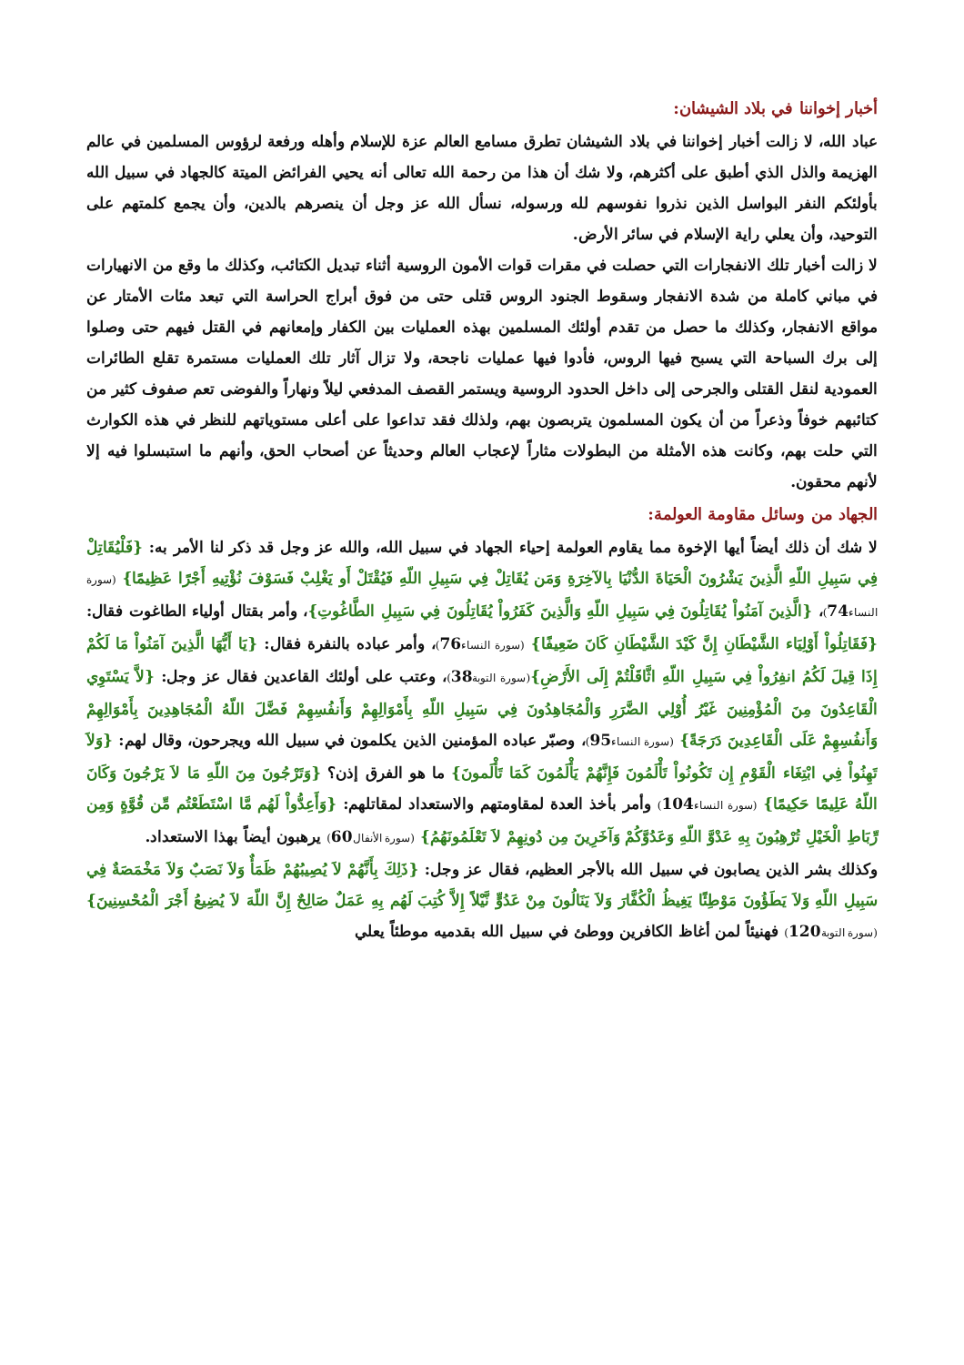أخبار إخواننا في بلاد الشيشان:
عباد الله، لا زالت أخبار إخواننا في بلاد الشيشان تطرق مسامع العالم عزة للإسلام وأهله ورفعة لرؤوس المسلمين في عالم الهزيمة والذل الذي أطبق على أكثرهم، ولا شك أن هذا من رحمة الله تعالى أنه يحيي الفرائض الميتة كالجهاد في سبيل الله بأولئكم النفر البواسل الذين نذروا نفوسهم لله ورسوله، نسأل الله عز وجل أن ينصرهم بالدين، وأن يجمع كلمتهم على التوحيد، وأن يعلي راية الإسلام في سائر الأرض.
لا زالت أخبار تلك الانفجارات التي حصلت في مقرات قوات الأمون الروسية أثناء تبديل الكتائب، وكذلك ما وقع من الانهيارات في مباني كاملة من شدة الانفجار وسقوط الجنود الروس قتلى حتى من فوق أبراج الحراسة التي تبعد مئات الأمتار عن مواقع الانفجار، وكذلك ما حصل من تقدم أولئك المسلمين بهذه العمليات بين الكفار وإمعانهم في القتل فيهم حتى وصلوا إلى برك السباحة التي يسبح فيها الروس، فأدوا فيها عمليات ناجحة، ولا تزال آثار تلك العمليات مستمرة تقلع الطائرات العمودية لنقل القتلى والجرحى إلى داخل الحدود الروسية ويستمر القصف المدفعي ليلاً ونهاراً والفوضى تعم صفوف كثير من كتائبهم خوفاً وذعراً من أن يكون المسلمون يتربصون بهم، ولذلك فقد تداعوا على أعلى مستوياتهم للنظر في هذه الكوارث التي حلت بهم، وكانت هذه الأمثلة من البطولات مثاراً لإعجاب العالم وحديثاً عن أصحاب الحق، وأنهم ما استبسلوا فيه إلا لأنهم محقون.
الجهاد من وسائل مقاومة العولمة:
لا شك أن ذلك أيضاً أيها الإخوة مما يقاوم العولمة إحياء الجهاد في سبيل الله، والله عز وجل قد ذكر لنا الأمر به: {فَلْيُقَاتِلْ فِي سَبِيلِ اللّهِ الَّذِينَ يَشْرُونَ الْحَيَاةَ الدُّنْيَا بِالآخِرَةِ وَمَن يُقَاتِلْ فِي سَبِيلِ اللّهِ فَيُقْتَلْ أَو يَغْلِبْ فَسَوْفَ نُؤْتِيهِ أَجْرًا عَظِيمًا} (سورة النساء74)، {الَّذِينَ آمَنُواْ يُقَاتِلُونَ فِي سَبِيلِ اللّهِ وَالَّذِينَ كَفَرُواْ يُقَاتِلُونَ فِي سَبِيلِ الطَّاغُوتِ}، وأمر بقتال أولياء الطاغوت فقال: {فَقَاتِلُواْ أَوْلِيَاء الشَّيْطَانِ إِنَّ كَيْدَ الشَّيْطَانِ كَانَ ضَعِيفًا} (سورة النساء76)، وأمر عباده بالنفرة فقال: {يَا أَيُّهَا الَّذِينَ آمَنُواْ مَا لَكُمْ إِذَا قِيلَ لَكُمُ انفِرُواْ فِي سَبِيلِ اللّهِ اثَّاقَلْتُمْ إِلَى الأَرْضِ}(سورة التوبة38)، وعتب على أولئك القاعدين فقال عز وجل: {لاَّ يَسْتَوِي الْقَاعِدُونَ مِنَ الْمُؤْمِنِينَ غَيْرُ أُوْلِي الضَّرَرِ وَالْمُجَاهِدُونَ فِي سَبِيلِ اللّهِ بِأَمْوَالِهِمْ وَأَنفُسِهِمْ فَضَّلَ اللّهُ الْمُجَاهِدِينَ بِأَمْوَالِهِمْ وَأَنفُسِهِمْ عَلَى الْقَاعِدِينَ دَرَجَةً} (سورة النساء95)، وصبّر عباده المؤمنين الذين يكلمون في سبيل الله ويجرحون، وقال لهم: {وَلاَ تَهِنُواْ فِي ابْتِغَاء الْقَوْمِ إِن تَكُونُواْ تَأْلَمُونَ فَإِنَّهُمْ يَأْلَمُونَ كَمَا تَأْلَمونَ} ما هو الفرق إذن؟ {وَتَرْجُونَ مِنَ اللّهِ مَا لاَ يَرْجُونَ وَكَانَ اللّهُ عَلِيمًا حَكِيمًا} (سورة النساء104) وأمر بأخذ العدة لمقاومتهم والاستعداد لمقاتلهم: {وَأَعِدُّواْ لَهُم مَّا اسْتَطَعْتُم مِّن قُوَّةٍ وَمِن رِّبَاطِ الْخَيْلِ تُرْهِبُونَ بِهِ عَدْوَّ اللّهِ وَعَدُوَّكُمْ وَآخَرِينَ مِن دُونِهِمْ لاَ تَعْلَمُونَهُمُ} (سورة الأنفال60) يرهبون أيضاً بهذا الاستعداد.
وكذلك بشر الذين يصابون في سبيل الله بالأجر العظيم، فقال عز وجل: {ذَلِكَ بِأَنَّهُمْ لاَ يُصِيبُهُمْ ظَمَأٌ وَلاَ نَصَبٌ وَلاَ مَخْمَصَةٌ فِي سَبِيلِ اللّهِ وَلاَ يَطَؤُونَ مَوْطِئًا يَغِيظُ الْكُفَّارَ وَلاَ يَنَالُونَ مِنْ عَدُوٍّ نَّيْلاً إِلاَّ كُتِبَ لَهُم بِهِ عَمَلٌ صَالِحٌ إِنَّ اللّهَ لاَ يُضِيعُ أَجْرَ الْمُحْسِنِينَ} (سورة التوبة120) فهنيئاً لمن أغاظ الكافرين ووطئ في سبيل الله بقدميه موطئاً يعلي